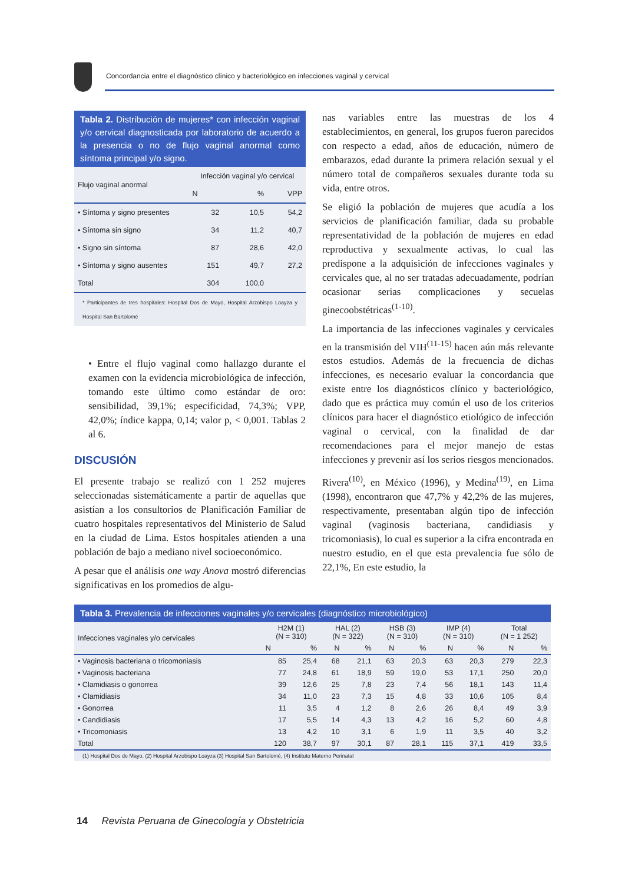Concordancia entre el diagnóstico clínico y bacteriológico en infecciones vaginal y cervical
Tabla 2. Distribución de mujeres* con infección vaginal y/o cervical diagnosticada por laboratorio de acuerdo a la presencia o no de flujo vaginal anormal como síntoma principal y/o signo.
| Flujo vaginal anormal | Infección vaginal y/o cervical | | |
| --- | --- | --- | --- |
| | N | % | VPP |
| • Síntoma y signo presentes | 32 | 10,5 | 54,2 |
| • Síntoma sin signo | 34 | 11,2 | 40,7 |
| • Signo sin síntoma | 87 | 28,6 | 42,0 |
| • Síntoma y signo ausentes | 151 | 49,7 | 27,2 |
| Total | 304 | 100,0 | |
* Participantes de tres hospitales: Hospital Dos de Mayo, Hospital Arzobispo Loayza y Hospital San Bartolomé
• Entre el flujo vaginal como hallazgo durante el examen con la evidencia microbiológica de infección, tomando este último como estándar de oro: sensibilidad, 39,1%; especificidad, 74,3%; VPP, 42,0%; índice kappa, 0,14; valor p, < 0,001. Tablas 2 al 6.
DISCUSIÓN
El presente trabajo se realizó con 1 252 mujeres seleccionadas sistemáticamente a partir de aquellas que asistían a los consultorios de Planificación Familiar de cuatro hospitales representativos del Ministerio de Salud en la ciudad de Lima. Estos hospitales atienden a una población de bajo a mediano nivel socioeconómico.
A pesar que el análisis one way Anova mostró diferencias significativas en los promedios de algu-
nas variables entre las muestras de los 4 establecimientos, en general, los grupos fueron parecidos con respecto a edad, años de educación, número de embarazos, edad durante la primera relación sexual y el número total de compañeros sexuales durante toda su vida, entre otros.
Se eligió la población de mujeres que acudía a los servicios de planificación familiar, dada su probable representatividad de la población de mujeres en edad reproductiva y sexualmente activas, lo cual las predispone a la adquisición de infecciones vaginales y cervicales que, al no ser tratadas adecuadamente, podrían ocasionar serias complicaciones y secuelas ginecoobstétricas<sup>(1-10)</sup>.
La importancia de las infecciones vaginales y cervicales en la transmisión del VIH<sup>(11-15)</sup> hacen aún más relevante estos estudios. Además de la frecuencia de dichas infecciones, es necesario evaluar la concordancia que existe entre los diagnósticos clínico y bacteriológico, dado que es práctica muy común el uso de los criterios clínicos para hacer el diagnóstico etiológico de infección vaginal o cervical, con la finalidad de dar recomendaciones para el mejor manejo de estas infecciones y prevenir así los serios riesgos mencionados.
Rivera<sup>(10)</sup>, en México (1996), y Medina<sup>(19)</sup>, en Lima (1998), encontraron que 47,7% y 42,2% de las mujeres, respectivamente, presentaban algún tipo de infección vaginal (vaginosis bacteriana, candidiasis y tricomoniasis), lo cual es superior a la cifra encontrada en nuestro estudio, en el que esta prevalencia fue sólo de 22,1%, En este estudio, la
Tabla 3. Prevalencia de infecciones vaginales y/o cervicales (diagnóstico microbiológico)
| Infecciones vaginales y/o cervicales | H2M (1) (N = 310) | | HAL (2) (N = 322) | | HSB (3) (N = 310) | | IMP (4) (N = 310) | | Total (N = 1 252) | |
| --- | --- | --- | --- | --- | --- | --- | --- | --- | --- | --- |
| | N | % | N | % | N | % | N | % | N | % |
| • Vaginosis bacteriana o tricomoniasis | 85 | 25,4 | 68 | 21,1 | 63 | 20,3 | 63 | 20,3 | 279 | 22,3 |
| • Vaginosis bacteriana | 77 | 24,8 | 61 | 18,9 | 59 | 19,0 | 53 | 17,1 | 250 | 20,0 |
| • Clamidiasis o gonorrea | 39 | 12,6 | 25 | 7,8 | 23 | 7,4 | 56 | 18,1 | 143 | 11,4 |
| • Clamidiasis | 34 | 11,0 | 23 | 7,3 | 15 | 4,8 | 33 | 10,6 | 105 | 8,4 |
| • Gonorrea | 11 | 3,5 | 4 | 1,2 | 8 | 2,6 | 26 | 8,4 | 49 | 3,9 |
| • Candidiasis | 17 | 5,5 | 14 | 4,3 | 13 | 4,2 | 16 | 5,2 | 60 | 4,8 |
| • Tricomoniasis | 13 | 4,2 | 10 | 3,1 | 6 | 1,9 | 11 | 3,5 | 40 | 3,2 |
| Total | 120 | 38,7 | 97 | 30,1 | 87 | 28,1 | 115 | 37,1 | 419 | 33,5 |
(1) Hospital Dos de Mayo, (2) Hospital Arzobispo Loayza (3) Hospital San Bartolomé, (4) Instituto Materno Perinatal
14 Revista Peruana de Ginecología y Obstetricia